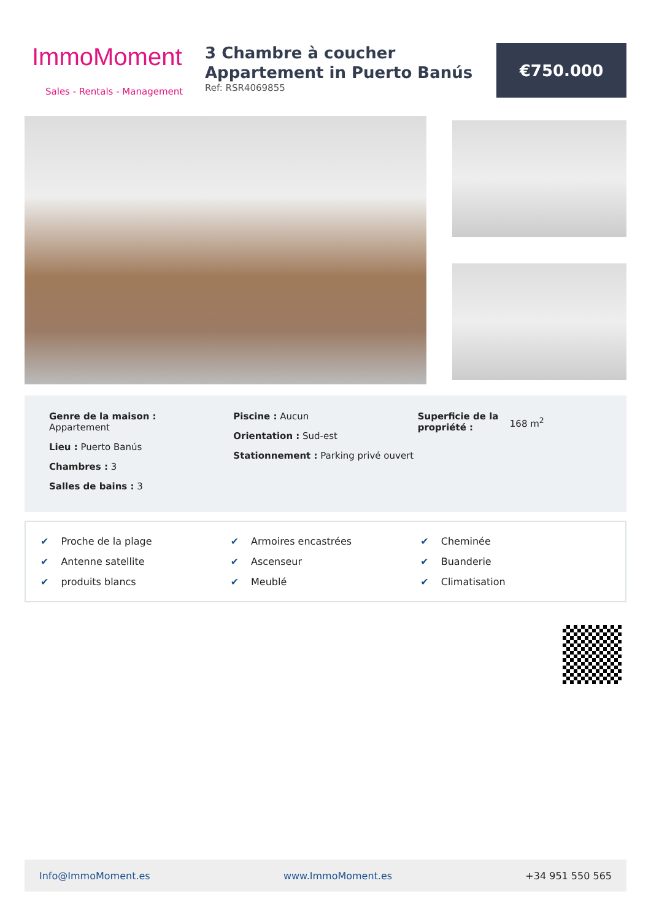ImmoMoment
Sales - Rentals - Management
3 Chambre à coucher Appartement in Puerto Banús
Ref: RSR4069855
€750.000
Genre de la maison :
Appartement
Lieu : Puerto Banús
Chambres : 3
Salles de bains : 3
Piscine : Aucun
Orientation : Sud-est
Stationnement : Parking privé ouvert
Superficie de la propriété :
168 m<sup>2</sup>
✔ Proche de la plage
✔ Armoires encastrées
✔ Cheminée
✔ Antenne satellite
✔ Ascenseur
✔ Buanderie
✔ produits blancs
✔ Meublé
✔ Climatisation
Info@ImmoMoment.es www.ImmoMoment.es +34 951 550 565